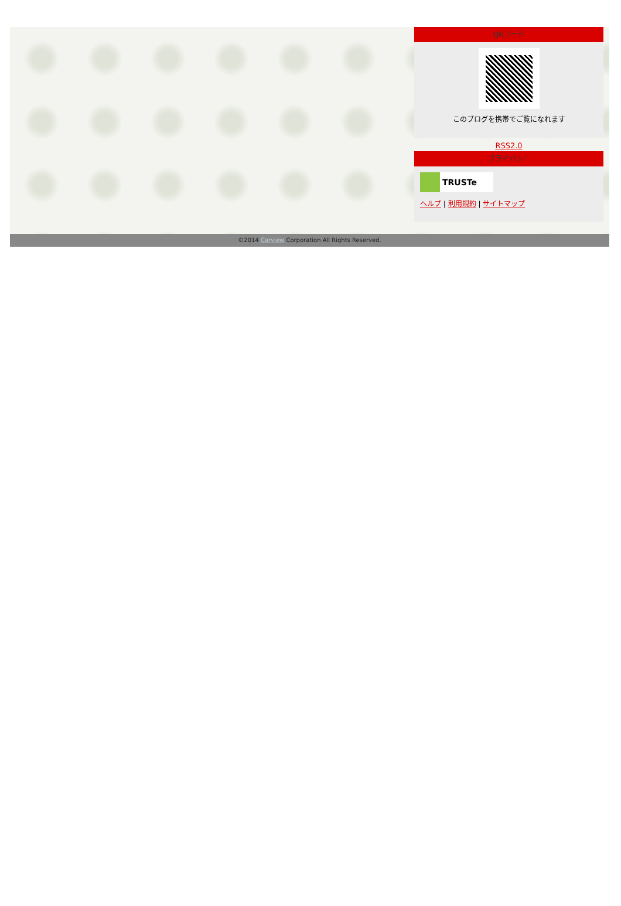QRコード
このブログを携帯でご覧になれます
RSS2.0
プライバシー
TRUSTe
ヘルプ | 利用規約 | サイトマップ
©2014 Carview Corporation All Rights Reserved.